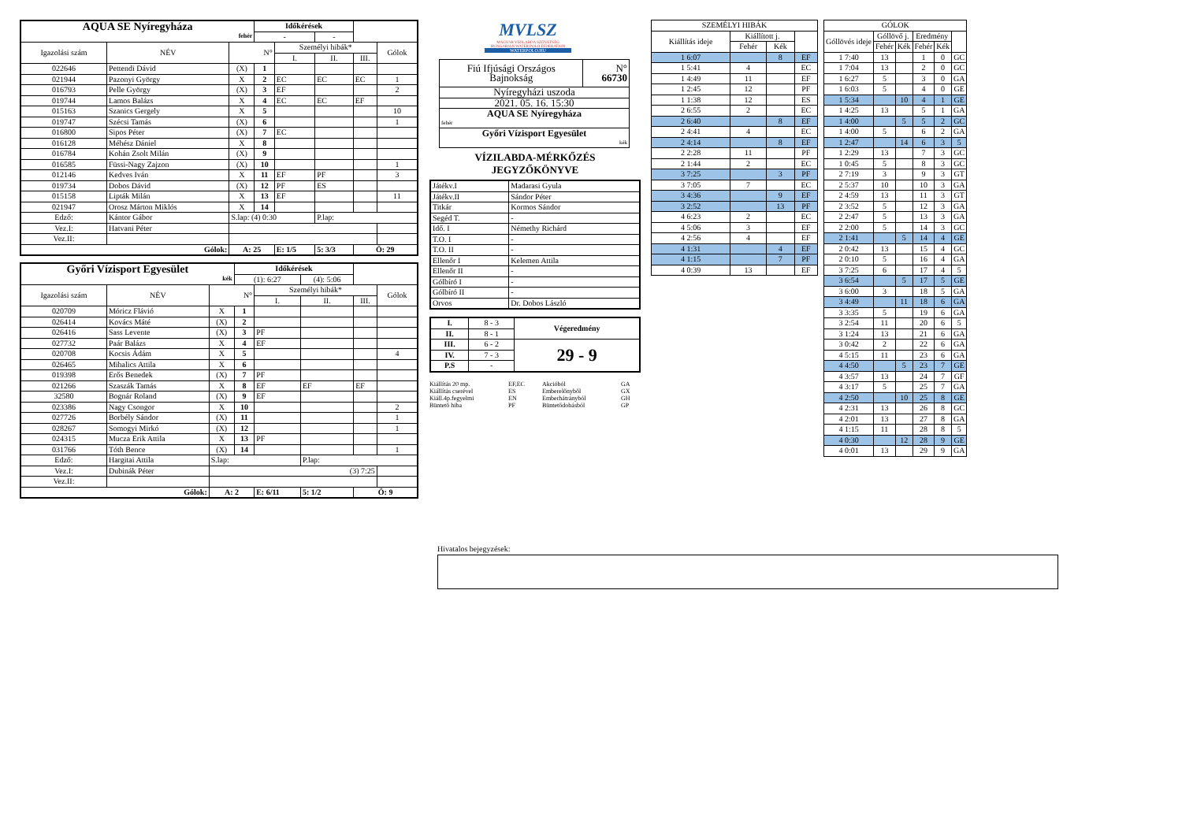| AQUA SE Nyíregyháza fehér | | | Időkérések | | | | |
| --- | --- | --- | --- | --- | --- | --- | --- |
| | | | - | | - | | |
| Igazolási szám | NÉV | N° | | Személyi hibák* | | | Gólok |
| | | | | I. | II. | III. | |
| 022646 | Pettendi Dávid | (X) | 1 | | | | |
| 021944 | Pazonyi György | X | 2 | EC | EC | EC | 1 |
| 016793 | Pelle György | (X) | 3 | EF | | | 2 |
| 019744 | Lamos Balázs | X | 4 | EC | EC | EF | |
| 015163 | Szanics Gergely | X | 5 | | | | 10 |
| 019747 | Szécsi Tamás | (X) | 6 | | | | 1 |
| 016800 | Sipos Péter | (X) | 7 | EC | | | |
| 016128 | Méhész Dániel | X | 8 | | | | |
| 016784 | Kohán Zsolt Milán | (X) | 9 | | | | |
| 016585 | Füssi-Nagy Zajzon | (X) | 10 | | | | 1 |
| 012146 | Kedves Iván | X | 11 | EF | PF | | 3 |
| 019734 | Dobos Dávid | (X) | 12 | PF | ES | | |
| 015158 | Lipták Milán | X | 13 | EF | | | 11 |
| 021947 | Orosz Márton Miklós | X | 14 | | | | |
| Edző: | Kántor Gábor | S.lap: (4) 0:30 | | | P.lap: | | |
| Vez.I: | Hatvani Péter | | | | | | |
| Vez.II: | | | | | | | |
| Gólok: | | A: 25 | | E: 1/5 | 5: 3/3 | Ö: 29 | |
| Győri Vízisport Egyesület kék | | | Időkérések | | | | |
| --- | --- | --- | --- | --- | --- | --- | --- |
| | | | (1): 6:27 | | (4): 5:06 | | |
| Igazolási szám | NÉV | N° | | Személyi hibák* | | | Gólok |
| | | | | I. | II. | III. | |
| 020709 | Móricz Flávió | X | 1 | | | | |
| 026414 | Kovács Máté | (X) | 2 | | | | |
| 026416 | Sass Levente | (X) | 3 | PF | | | |
| 027732 | Paár Balázs | X | 4 | EF | | | |
| 020708 | Kocsis Ádám | X | 5 | | | | 4 |
| 026465 | Mihalics Attila | X | 6 | | | | |
| 019398 | Erős Benedek | (X) | 7 | PF | | | |
| 021266 | Szaszák Tamás | X | 8 | EF | EF | EF | |
| 32580 | Bognár Roland | (X) | 9 | EF | | | |
| 023386 | Nagy Csongor | X | 10 | | | | 2 |
| 027726 | Borbély Sándor | (X) | 11 | | | | 1 |
| 028267 | Somogyi Mirkó | (X) | 12 | | | | 1 |
| 024315 | Mucza Erik Attila | X | 13 | PF | | | |
| 031766 | Tóth Bence | (X) | 14 | | | | 1 |
| Edző: | Hargitai Attila | S.lap: | | | P.lap: | | |
| Vez.I: | Dubinák Péter | (3) 7:25 | | | | | |
| Vez.II: | | | | | | | |
| Gólok: | | A: 2 | | E: 6/11 | 5: 1/2 | Ö: 9 | |
MVLSZ
MAGYAR VÍZILABDA SZÖVETSÉG
HUNGARIAN WATER POLO FEDERATION
WATERPOLO.HU
| Fiú Ifjúsági Országos Bajnokság | N° 66730 |
| Nyíregyházi uszoda | |
| 2021. 05. 16. 15:30 | |
| AQUA SE Nyíregyháza fehér | |
| Győri Vízisport Egyesület kék | |
VÍZILABDA-MÉRKŐZÉS
JEGYZŐKÖNYVE
| Játékv.I | Madarasi Gyula |
| Játékv.II | Sándor Péter |
| Titkár | Kormos Sándor |
| Segéd T. | - |
| Idő. I | Némethy Richárd |
| T.O. I | - |
| T.O. II | - |
| Ellenőr I | Kelemen Attila |
| Ellenőr II | - |
| Gólbíró I | - |
| Gólbíró II | - |
| Orvos | Dr. Dobos László |
| I. | 8 - 3 | Végeredmény |
| II. | 8 - 1 | |
| III. | 6 - 2 | 29 - 9 |
| IV. | 7 - 3 | |
| P.S | - | |
Kiállítás 20 mp. EF,EC Akcióból GA Kiállítás cserével ES Emberelőnyből GX Kiáll.4p.fegyelmi EN Emberhátrányból GH Büntető hiba PF Büntetődobásból GP
| SZEMÉLYI HIBÁK | | | |
| Kiállítás ideje | Kiállított j. | | |
| | Fehér | Kék | |
| 1 6:07 | | 8 | EF |
| 1 5:41 | 4 | | EC |
| 1 4:49 | 11 | | EF |
| 1 2:45 | 12 | | PF |
| 1 1:38 | 12 | | ES |
| 2 6:55 | 2 | | EC |
| 2 6:40 | | 8 | EF |
| 2 4:41 | 4 | | EC |
| 2 4:14 | | 8 | EF |
| 2 2:28 | 11 | | PF |
| 2 1:44 | 2 | | EC |
| 3 7:25 | | 3 | PF |
| 3 7:05 | 7 | | EC |
| 3 4:36 | | 9 | EF |
| 3 2:52 | | 13 | PF |
| 4 6:23 | 2 | | EC |
| 4 5:06 | 3 | | EF |
| 4 2:56 | 4 | | EF |
| 4 1:31 | | 4 | EF |
| 4 1:15 | | 7 | PF |
| 4 0:39 | 13 | | EF |
| GÓLOK | | | | | |
| Góllövés ideje | Góllövő j. | | Eredmény | | |
| | Fehér | Kék | Fehér | Kék | |
| 1 7:40 | 13 | | 1 | 0 | GC |
| 1 7:04 | 13 | | 2 | 0 | GC |
| 1 6:27 | 5 | | 3 | 0 | GA |
| 1 6:03 | 5 | | 4 | 0 | GE |
| 1 5:34 | | 10 | 4 | 1 | GE |
| 1 4:25 | 13 | | 5 | 1 | GA |
| 1 4:00 | | 5 | 5 | 2 | GC |
| 1 4:00 | 5 | | 6 | 2 | GA |
| 1 2:47 | | 14 | 6 | 3 | 5 |
| 1 2:29 | 13 | | 7 | 3 | GC |
| 1 0:45 | 5 | | 8 | 3 | GC |
| 2 7:19 | 3 | | 9 | 3 | GT |
| 2 5:37 | 10 | | 10 | 3 | GA |
| 2 4:59 | 13 | | 11 | 3 | GT |
| 2 3:52 | 5 | | 12 | 3 | GA |
| 2 2:47 | 5 | | 13 | 3 | GA |
| 2 2:00 | 5 | | 14 | 3 | GC |
| 2 1:41 | | 5 | 14 | 4 | GE |
| 2 0:42 | 13 | | 15 | 4 | GC |
| 2 0:10 | 5 | | 16 | 4 | GA |
| 3 7:25 | 6 | | 17 | 4 | 5 |
| 3 6:54 | | 5 | 17 | 5 | GE |
| 3 6:00 | 3 | | 18 | 5 | GA |
| 3 4:49 | | 11 | 18 | 6 | GA |
| 3 3:35 | 5 | | 19 | 6 | GA |
| 3 2:54 | 11 | | 20 | 6 | 5 |
| 3 1:24 | 13 | | 21 | 6 | GA |
| 3 0:42 | 2 | | 22 | 6 | GA |
| 4 5:15 | 11 | | 23 | 6 | GA |
| 4 4:50 | | 5 | 23 | 7 | GE |
| 4 3:57 | 13 | | 24 | 7 | GF |
| 4 3:17 | 5 | | 25 | 7 | GA |
| 4 2:50 | | 10 | 25 | 8 | GE |
| 4 2:31 | 13 | | 26 | 8 | GC |
| 4 2:01 | 13 | | 27 | 8 | GA |
| 4 1:15 | 11 | | 28 | 8 | 5 |
| 4 0:30 | | 12 | 28 | 9 | GE |
| 4 0:01 | 13 | | 29 | 9 | GA |
Hivatalos bejegyzések: